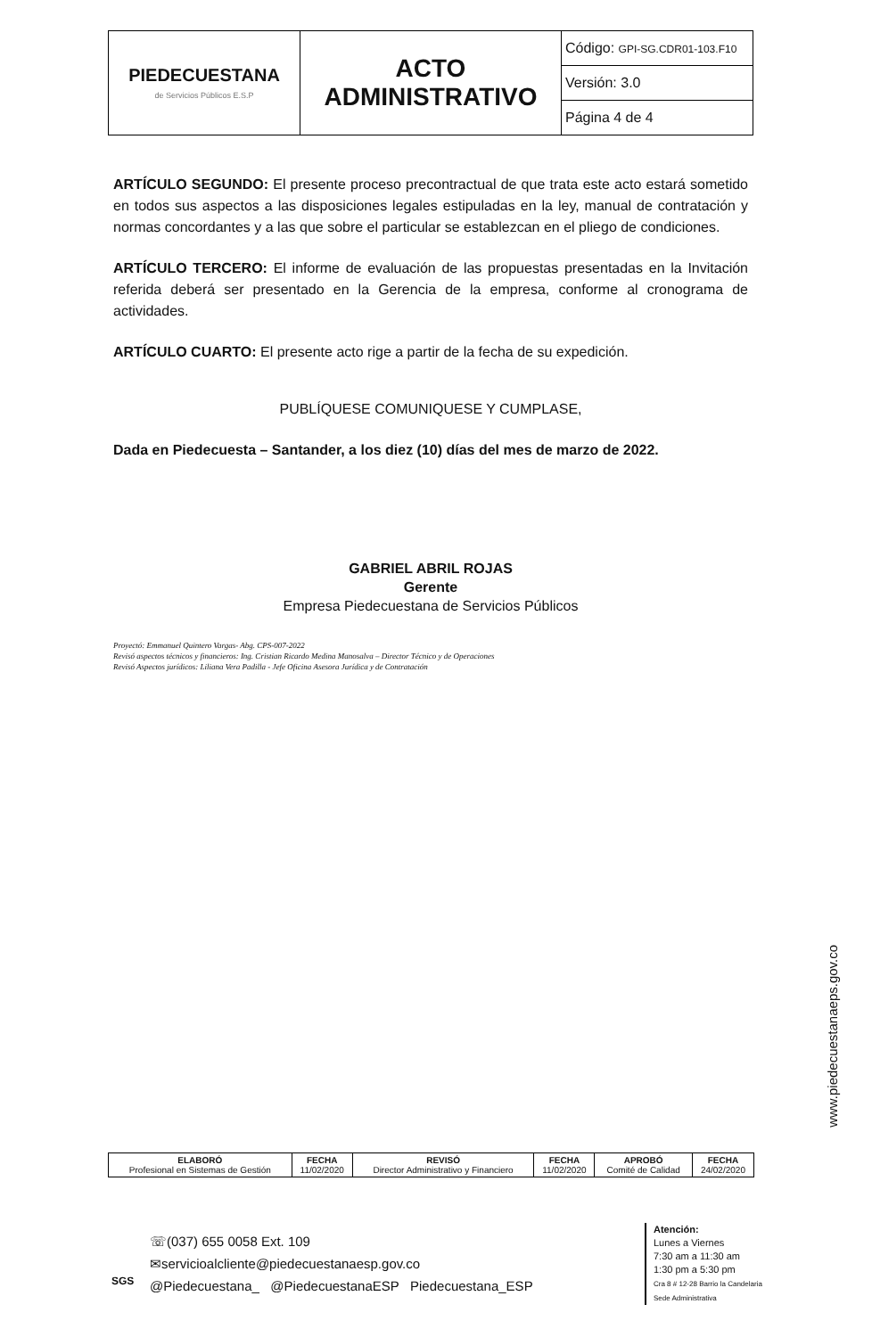| PIEDECUESTANA de Servicios Públicos E.S.P | ACTO ADMINISTRATIVO | Código: GPI-SG.CDR01-103.F10 |
| | | Versión: 3.0 |
| | | Página 4 de 4 |
ARTÍCULO SEGUNDO: El presente proceso precontractual de que trata este acto estará sometido en todos sus aspectos a las disposiciones legales estipuladas en la ley, manual de contratación y normas concordantes y a las que sobre el particular se establezcan en el pliego de condiciones.
ARTÍCULO TERCERO: El informe de evaluación de las propuestas presentadas en la Invitación referida deberá ser presentado en la Gerencia de la empresa, conforme al cronograma de actividades.
ARTÍCULO CUARTO: El presente acto rige a partir de la fecha de su expedición.
PUBLÍQUESE COMUNIQUESE Y CUMPLASE,
Dada en Piedecuesta – Santander, a los diez (10) días del mes de marzo de 2022.
GABRIEL ABRIL ROJAS
Gerente
Empresa Piedecuestana de Servicios Públicos
Proyectó: Emmanuel Quintero Vargas- Abg. CPS-007-2022
Revisó aspectos técnicos y financieros: Ing. Cristian Ricardo Medina Manosalva – Director Técnico y de Operaciones
Revisó Aspectos jurídicos: Liliana Vera Padilla - Jefe Oficina Asesora Jurídica y de Contratación
www.piedecuestanaeps.gov.co
| ELABORÓ Profesional en Sistemas de Gestión | FECHA 11/02/2020 | REVISÓ Director Administrativo y Financiero | FECHA 11/02/2020 | APROBÓ Comité de Calidad | FECHA 24/02/2020 |
SGS
☏(037) 655 0058 Ext. 109
✉servicioalcliente@piedecuestanaesp.gov.co
@Piedecuestana_ @PiedecuestanaESP Piedecuestana_ESP
Atención:
Lunes a Viernes
7:30 am a 11:30 am
1:30 pm a 5:30 pm
Cra 8 # 12-28 Barrio la Candelaria
Sede Administrativa